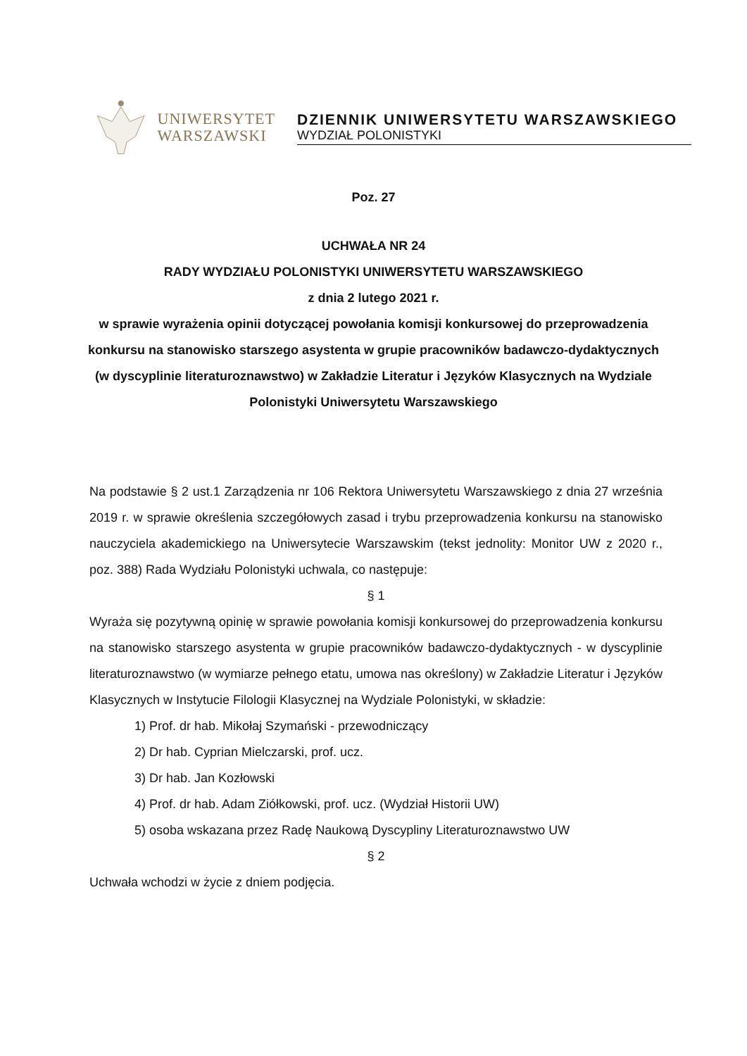UNIWERSYTET
WARSZAWSKI
DZIENNIK UNIWERSYTETU WARSZAWSKIEGO
WYDZIAŁ POLONISTYKI
Poz. 27
UCHWAŁA NR 24
RADY WYDZIAŁU POLONISTYKI UNIWERSYTETU WARSZAWSKIEGO
z dnia 2 lutego 2021 r.
w sprawie wyrażenia opinii dotyczącej powołania komisji konkursowej do przeprowadzenia konkursu na stanowisko starszego asystenta w grupie pracowników badawczo-dydaktycznych (w dyscyplinie literaturoznawstwo) w Zakładzie Literatur i Języków Klasycznych na Wydziale Polonistyki Uniwersytetu Warszawskiego
Na podstawie § 2 ust.1 Zarządzenia nr 106 Rektora Uniwersytetu Warszawskiego z dnia 27 września 2019 r. w sprawie określenia szczegółowych zasad i trybu przeprowadzenia konkursu na stanowisko nauczyciela akademickiego na Uniwersytecie Warszawskim (tekst jednolity: Monitor UW z 2020 r., poz. 388) Rada Wydziału Polonistyki uchwala, co następuje:
§ 1
Wyraża się pozytywną opinię w sprawie powołania komisji konkursowej do przeprowadzenia konkursu na stanowisko starszego asystenta w grupie pracowników badawczo-dydaktycznych - w dyscyplinie literaturoznawstwo (w wymiarze pełnego etatu, umowa nas określony) w Zakładzie Literatur i Języków Klasycznych w Instytucie Filologii Klasycznej na Wydziale Polonistyki, w składzie:
1) Prof. dr hab. Mikołaj Szymański - przewodniczący
2) Dr hab. Cyprian Mielczarski, prof. ucz.
3) Dr hab. Jan Kozłowski
4) Prof. dr hab. Adam Ziółkowski, prof. ucz. (Wydział Historii UW)
5) osoba wskazana przez Radę Naukową Dyscypliny Literaturoznawstwo UW
§ 2
Uchwała wchodzi w życie z dniem podjęcia.